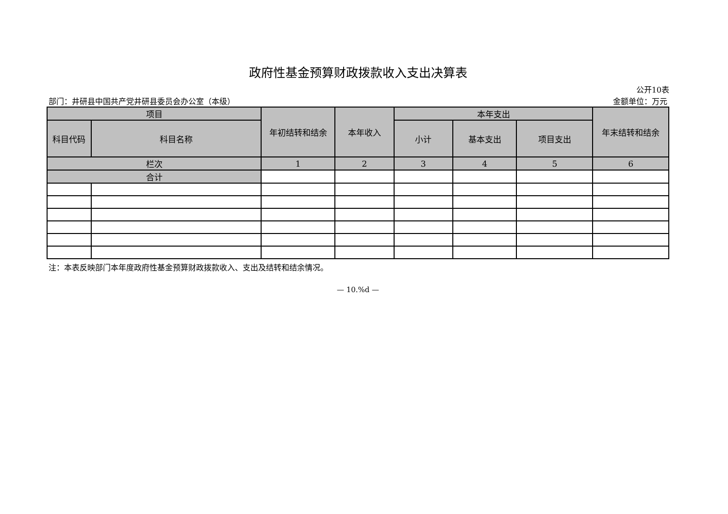政府性基金预算财政拨款收入支出决算表
公开10表
部门：井研县中国共产党井研县委员会办公室（本级） 金额单位：万元
| 项目 | | 年初结转和结余 | 本年收入 | 本年支出 | | | 年末结转和结余 |
| --- | --- | --- | --- | --- | --- | --- | --- |
| 科目代码 | 科目名称 | | | 小计 | 基本支出 | 项目支出 | |
| 栏次 | | 1 | 2 | 3 | 4 | 5 | 6 |
| 合计 | | | | | | | |
注：本表反映部门本年度政府性基金预算财政拨款收入、支出及结转和结余情况。
— 10.%d —